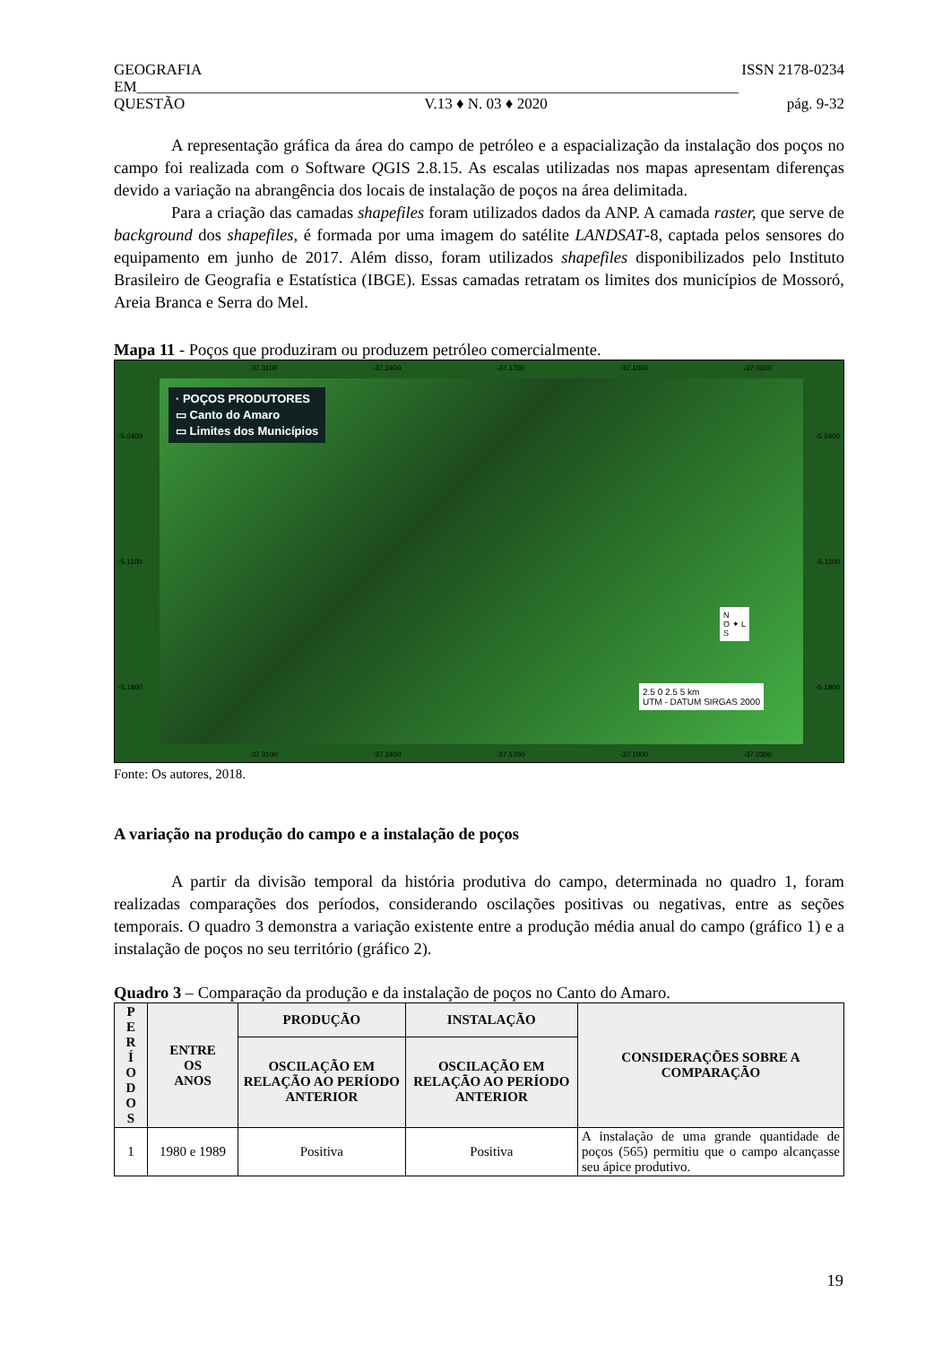GEOGRAFIA ISSN 2178-0234
EM_______________________________________________________________________________
QUESTÃO V.13 ♦ N. 03 ♦ 2020 pág. 9-32
A representação gráfica da área do campo de petróleo e a espacialização da instalação dos poços no campo foi realizada com o Software QGIS 2.8.15. As escalas utilizadas nos mapas apresentam diferenças devido a variação na abrangência dos locais de instalação de poços na área delimitada.
Para a criação das camadas shapefiles foram utilizados dados da ANP. A camada raster, que serve de background dos shapefiles, é formada por uma imagem do satélite LANDSAT-8, captada pelos sensores do equipamento em junho de 2017. Além disso, foram utilizados shapefiles disponibilizados pelo Instituto Brasileiro de Geografia e Estatística (IBGE). Essas camadas retratam os limites dos municípios de Mossoró, Areia Branca e Serra do Mel.
Mapa 11 - Poços que produziram ou produzem petróleo comercialmente.
-37.3100 -37.2400 -37.1700 -37.1000 -37.0300
· POÇOS PRODUTORES
▭ Canto do Amaro
▭ Limites dos Municípios
-5.0400
-5.1100
-5.1800
-5.0400
-5.1100
-5.1800
N
O ✦ L
S
2.5 0 2.5 5 km
UTM - DATUM SIRGAS 2000
-37.3100 -37.2400 -37.1700 -37.1000 -37.0300
Fonte: Os autores, 2018.
A variação na produção do campo e a instalação de poços
A partir da divisão temporal da história produtiva do campo, determinada no quadro 1, foram realizadas comparações dos períodos, considerando oscilações positivas ou negativas, entre as seções temporais. O quadro 3 demonstra a variação existente entre a produção média anual do campo (gráfico 1) e a instalação de poços no seu território (gráfico 2).
Quadro 3 – Comparação da produção e da instalação de poços no Canto do Amaro.
| P E R Í O D O S | ENTRE OS ANOS | PRODUÇÃO | INSTALAÇÃO | CONSIDERAÇÕES SOBRE A COMPARAÇÃO |
| --- | --- | --- | --- | --- |
| | | OSCILAÇÃO EM RELAÇÃO AO PERÍODO ANTERIOR | OSCILAÇÃO EM RELAÇÃO AO PERÍODO ANTERIOR | |
| 1 | 1980 e 1989 | Positiva | Positiva | A instalação de uma grande quantidade de poços (565) permitiu que o campo alcançasse seu ápice produtivo. |
19